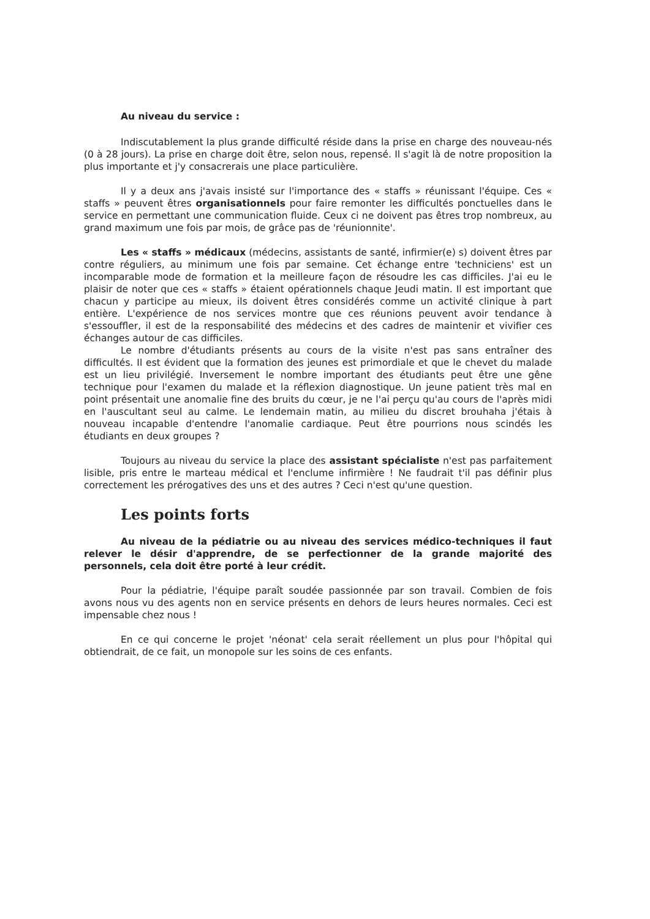Au niveau du service :
Indiscutablement la plus grande difficulté réside dans la prise en charge des nouveau-nés (0 à 28 jours). La prise en charge doit être, selon nous, repensé. Il s'agit là de notre proposition la plus importante et j'y consacrerais une place particulière.
Il y a deux ans j'avais insisté sur l'importance des « staffs » réunissant l'équipe. Ces « staffs » peuvent êtres organisationnels pour faire remonter les difficultés ponctuelles dans le service en permettant une communication fluide. Ceux ci ne doivent pas êtres trop nombreux, au grand maximum une fois par mois, de grâce pas de 'réunionnite'.
Les « staffs » médicaux (médecins, assistants de santé, infirmier(e) s) doivent êtres par contre réguliers, au minimum une fois par semaine. Cet échange entre 'techniciens' est un incomparable mode de formation et la meilleure façon de résoudre les cas difficiles. J'ai eu le plaisir de noter que ces « staffs » étaient opérationnels chaque Jeudi matin. Il est important que chacun y participe au mieux, ils doivent êtres considérés comme un activité clinique à part entière. L'expérience de nos services montre que ces réunions peuvent avoir tendance à s'essouffler, il est de la responsabilité des médecins et des cadres de maintenir et vivifier ces échanges autour de cas difficiles.
Le nombre d'étudiants présents au cours de la visite n'est pas sans entraîner des difficultés. Il est évident que la formation des jeunes est primordiale et que le chevet du malade est un lieu privilégié. Inversement le nombre important des étudiants peut être une gêne technique pour l'examen du malade et la réflexion diagnostique. Un jeune patient très mal en point présentait une anomalie fine des bruits du cœur, je ne l'ai perçu qu'au cours de l'après midi en l'auscultant seul au calme. Le lendemain matin, au milieu du discret brouhaha j'étais à nouveau incapable d'entendre l'anomalie cardiaque. Peut être pourrions nous scindés les étudiants en deux groupes ?
Toujours au niveau du service la place des assistant spécialiste n'est pas parfaitement lisible, pris entre le marteau médical et l'enclume infirmière ! Ne faudrait t'il pas définir plus correctement les prérogatives des uns et des autres ? Ceci n'est qu'une question.
Les points forts
Au niveau de la pédiatrie ou au niveau des services médico-techniques il faut relever le désir d'apprendre, de se perfectionner de la grande majorité des personnels, cela doit être porté à leur crédit.
Pour la pédiatrie, l'équipe paraît soudée passionnée par son travail. Combien de fois avons nous vu des agents non en service présents en dehors de leurs heures normales. Ceci est impensable chez nous !
En ce qui concerne le projet 'néonat' cela serait réellement un plus pour l'hôpital qui obtiendrait, de ce fait, un monopole sur les soins de ces enfants.